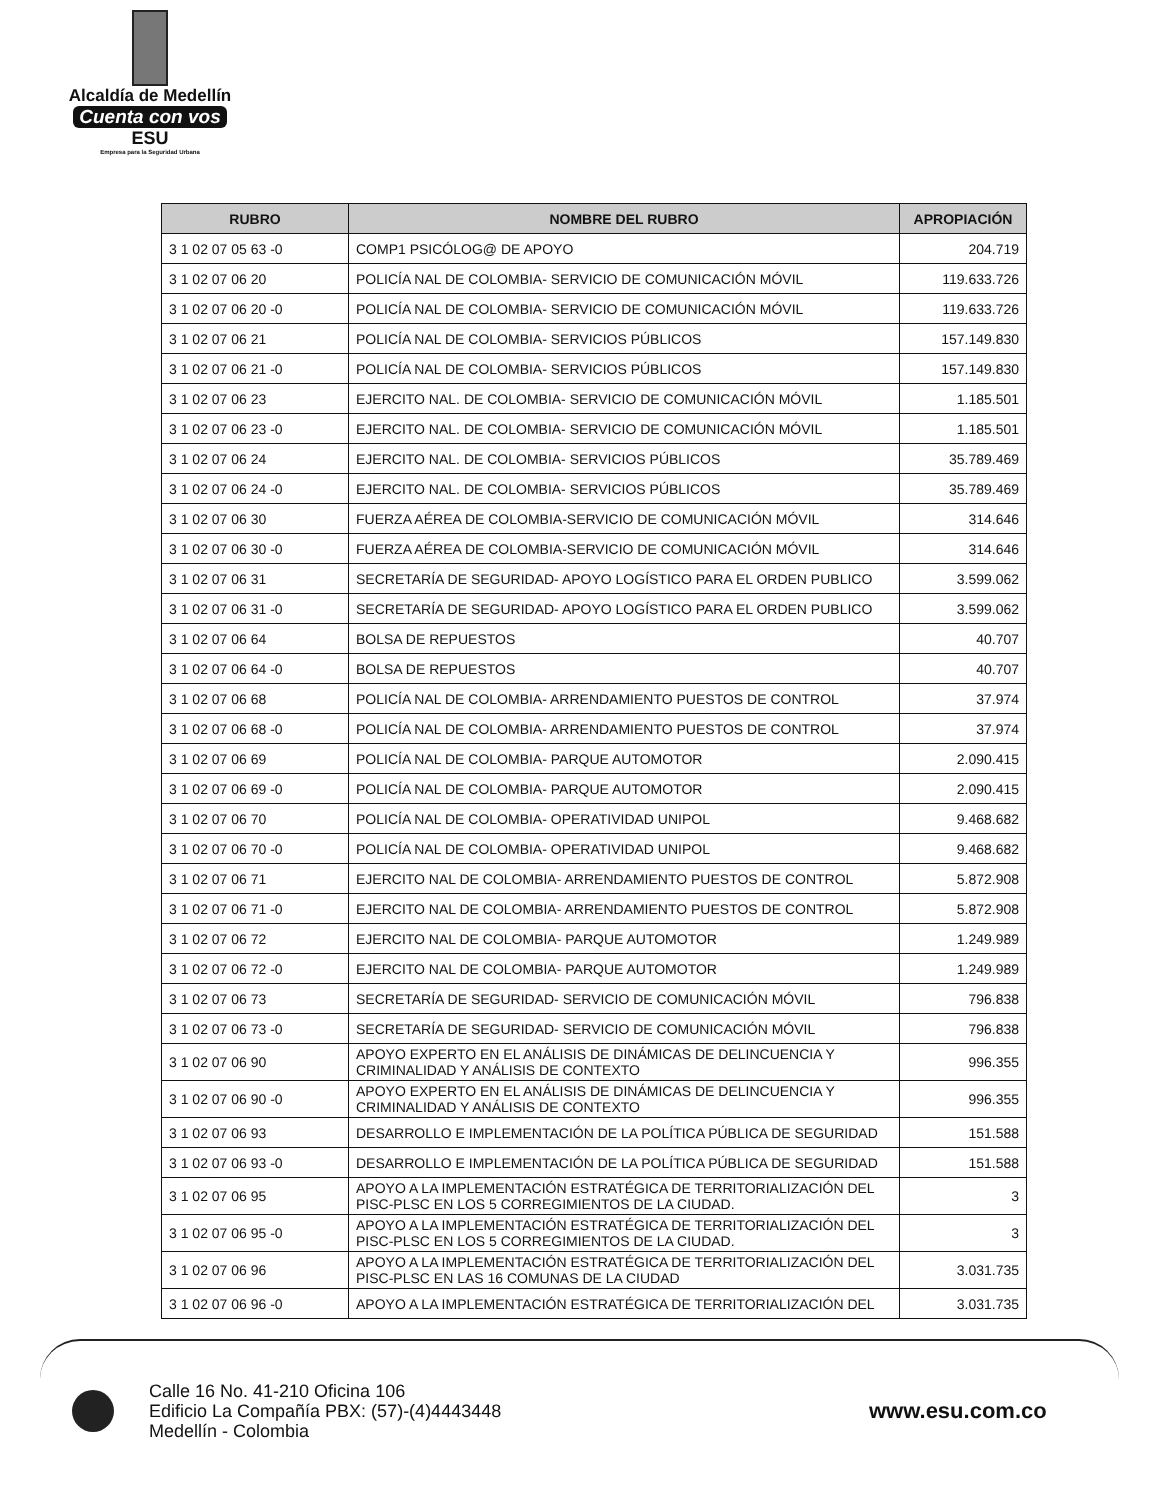Alcaldía de Medellín
Cuenta con vos
ESU
Empresa para la Seguridad Urbana
| RUBRO | NOMBRE DEL RUBRO | APROPIACIÓN |
| --- | --- | --- |
| 3 1 02 07 05 63 -0 | COMP1 PSICÓLOG@ DE APOYO | 204.719 |
| 3 1 02 07 06 20 | POLICÍA NAL DE COLOMBIA- SERVICIO DE COMUNICACIÓN MÓVIL | 119.633.726 |
| 3 1 02 07 06 20 -0 | POLICÍA NAL DE COLOMBIA- SERVICIO DE COMUNICACIÓN MÓVIL | 119.633.726 |
| 3 1 02 07 06 21 | POLICÍA NAL DE COLOMBIA- SERVICIOS PÚBLICOS | 157.149.830 |
| 3 1 02 07 06 21 -0 | POLICÍA NAL DE COLOMBIA- SERVICIOS PÚBLICOS | 157.149.830 |
| 3 1 02 07 06 23 | EJERCITO NAL. DE COLOMBIA- SERVICIO DE COMUNICACIÓN MÓVIL | 1.185.501 |
| 3 1 02 07 06 23 -0 | EJERCITO NAL. DE COLOMBIA- SERVICIO DE COMUNICACIÓN MÓVIL | 1.185.501 |
| 3 1 02 07 06 24 | EJERCITO NAL. DE COLOMBIA- SERVICIOS PÚBLICOS | 35.789.469 |
| 3 1 02 07 06 24 -0 | EJERCITO NAL. DE COLOMBIA- SERVICIOS PÚBLICOS | 35.789.469 |
| 3 1 02 07 06 30 | FUERZA AÉREA DE COLOMBIA-SERVICIO DE COMUNICACIÓN MÓVIL | 314.646 |
| 3 1 02 07 06 30 -0 | FUERZA AÉREA DE COLOMBIA-SERVICIO DE COMUNICACIÓN MÓVIL | 314.646 |
| 3 1 02 07 06 31 | SECRETARÍA DE SEGURIDAD- APOYO LOGÍSTICO PARA EL ORDEN PUBLICO | 3.599.062 |
| 3 1 02 07 06 31 -0 | SECRETARÍA DE SEGURIDAD- APOYO LOGÍSTICO PARA EL ORDEN PUBLICO | 3.599.062 |
| 3 1 02 07 06 64 | BOLSA DE REPUESTOS | 40.707 |
| 3 1 02 07 06 64 -0 | BOLSA DE REPUESTOS | 40.707 |
| 3 1 02 07 06 68 | POLICÍA NAL DE COLOMBIA- ARRENDAMIENTO PUESTOS DE CONTROL | 37.974 |
| 3 1 02 07 06 68 -0 | POLICÍA NAL DE COLOMBIA- ARRENDAMIENTO PUESTOS DE CONTROL | 37.974 |
| 3 1 02 07 06 69 | POLICÍA NAL DE COLOMBIA- PARQUE AUTOMOTOR | 2.090.415 |
| 3 1 02 07 06 69 -0 | POLICÍA NAL DE COLOMBIA- PARQUE AUTOMOTOR | 2.090.415 |
| 3 1 02 07 06 70 | POLICÍA NAL DE COLOMBIA- OPERATIVIDAD UNIPOL | 9.468.682 |
| 3 1 02 07 06 70 -0 | POLICÍA NAL DE COLOMBIA- OPERATIVIDAD UNIPOL | 9.468.682 |
| 3 1 02 07 06 71 | EJERCITO NAL DE COLOMBIA- ARRENDAMIENTO PUESTOS DE CONTROL | 5.872.908 |
| 3 1 02 07 06 71 -0 | EJERCITO NAL DE COLOMBIA- ARRENDAMIENTO PUESTOS DE CONTROL | 5.872.908 |
| 3 1 02 07 06 72 | EJERCITO NAL DE COLOMBIA- PARQUE AUTOMOTOR | 1.249.989 |
| 3 1 02 07 06 72 -0 | EJERCITO NAL DE COLOMBIA- PARQUE AUTOMOTOR | 1.249.989 |
| 3 1 02 07 06 73 | SECRETARÍA DE SEGURIDAD- SERVICIO DE COMUNICACIÓN MÓVIL | 796.838 |
| 3 1 02 07 06 73 -0 | SECRETARÍA DE SEGURIDAD- SERVICIO DE COMUNICACIÓN MÓVIL | 796.838 |
| 3 1 02 07 06 90 | APOYO EXPERTO EN EL ANÁLISIS DE DINÁMICAS DE DELINCUENCIA Y CRIMINALIDAD Y ANÁLISIS DE CONTEXTO | 996.355 |
| 3 1 02 07 06 90 -0 | APOYO EXPERTO EN EL ANÁLISIS DE DINÁMICAS DE DELINCUENCIA Y CRIMINALIDAD Y ANÁLISIS DE CONTEXTO | 996.355 |
| 3 1 02 07 06 93 | DESARROLLO E IMPLEMENTACIÓN DE LA POLÍTICA PÚBLICA DE SEGURIDAD | 151.588 |
| 3 1 02 07 06 93 -0 | DESARROLLO E IMPLEMENTACIÓN DE LA POLÍTICA PÚBLICA DE SEGURIDAD | 151.588 |
| 3 1 02 07 06 95 | APOYO A LA IMPLEMENTACIÓN ESTRATÉGICA DE TERRITORIALIZACIÓN DEL PISC-PLSC EN LOS 5 CORREGIMIENTOS DE LA CIUDAD. | 3 |
| 3 1 02 07 06 95 -0 | APOYO A LA IMPLEMENTACIÓN ESTRATÉGICA DE TERRITORIALIZACIÓN DEL PISC-PLSC EN LOS 5 CORREGIMIENTOS DE LA CIUDAD. | 3 |
| 3 1 02 07 06 96 | APOYO A LA IMPLEMENTACIÓN ESTRATÉGICA DE TERRITORIALIZACIÓN DEL PISC-PLSC EN LAS 16 COMUNAS DE LA CIUDAD | 3.031.735 |
| 3 1 02 07 06 96 -0 | APOYO A LA IMPLEMENTACIÓN ESTRATÉGICA DE TERRITORIALIZACIÓN DEL | 3.031.735 |
Calle 16 No. 41-210 Oficina 106
Edificio La Compañía PBX: (57)-(4)4443448
Medellín - Colombia
www.esu.com.co